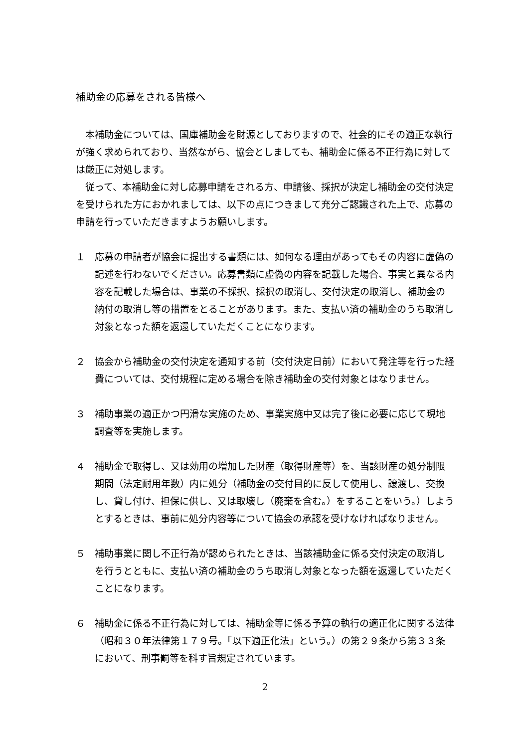補助金の応募をされる皆様へ
本補助金については、国庫補助金を財源としておりますので、社会的にその適正な執行が強く求められており、当然ながら、協会としましても、補助金に係る不正行為に対しては厳正に対処します。
従って、本補助金に対し応募申請をされる方、申請後、採択が決定し補助金の交付決定を受けられた方におかれましては、以下の点につきまして充分ご認識された上で、応募の申請を行っていただきますようお願いします。
１　応募の申請者が協会に提出する書類には、如何なる理由があってもその内容に虚偽の記述を行わないでください。応募書類に虚偽の内容を記載した場合、事実と異なる内容を記載した場合は、事業の不採択、採択の取消し、交付決定の取消し、補助金の納付の取消し等の措置をとることがあります。また、支払い済の補助金のうち取消し対象となった額を返還していただくことになります。
２　協会から補助金の交付決定を通知する前（交付決定日前）において発注等を行った経費については、交付規程に定める場合を除き補助金の交付対象とはなりません。
３　補助事業の適正かつ円滑な実施のため、事業実施中又は完了後に必要に応じて現地調査等を実施します。
４　補助金で取得し、又は効用の増加した財産（取得財産等）を、当該財産の処分制限期間（法定耐用年数）内に処分（補助金の交付目的に反して使用し、譲渡し、交換し、貸し付け、担保に供し、又は取壊し（廃棄を含む。）をすることをいう。）しようとするときは、事前に処分内容等について協会の承認を受けなければなりません。
５　補助事業に関し不正行為が認められたときは、当該補助金に係る交付決定の取消しを行うとともに、支払い済の補助金のうち取消し対象となった額を返還していただくことになります。
６　補助金に係る不正行為に対しては、補助金等に係る予算の執行の適正化に関する法律（昭和３０年法律第１７９号。「以下適正化法」という。）の第２９条から第３３条において、刑事罰等を科す旨規定されています。
2